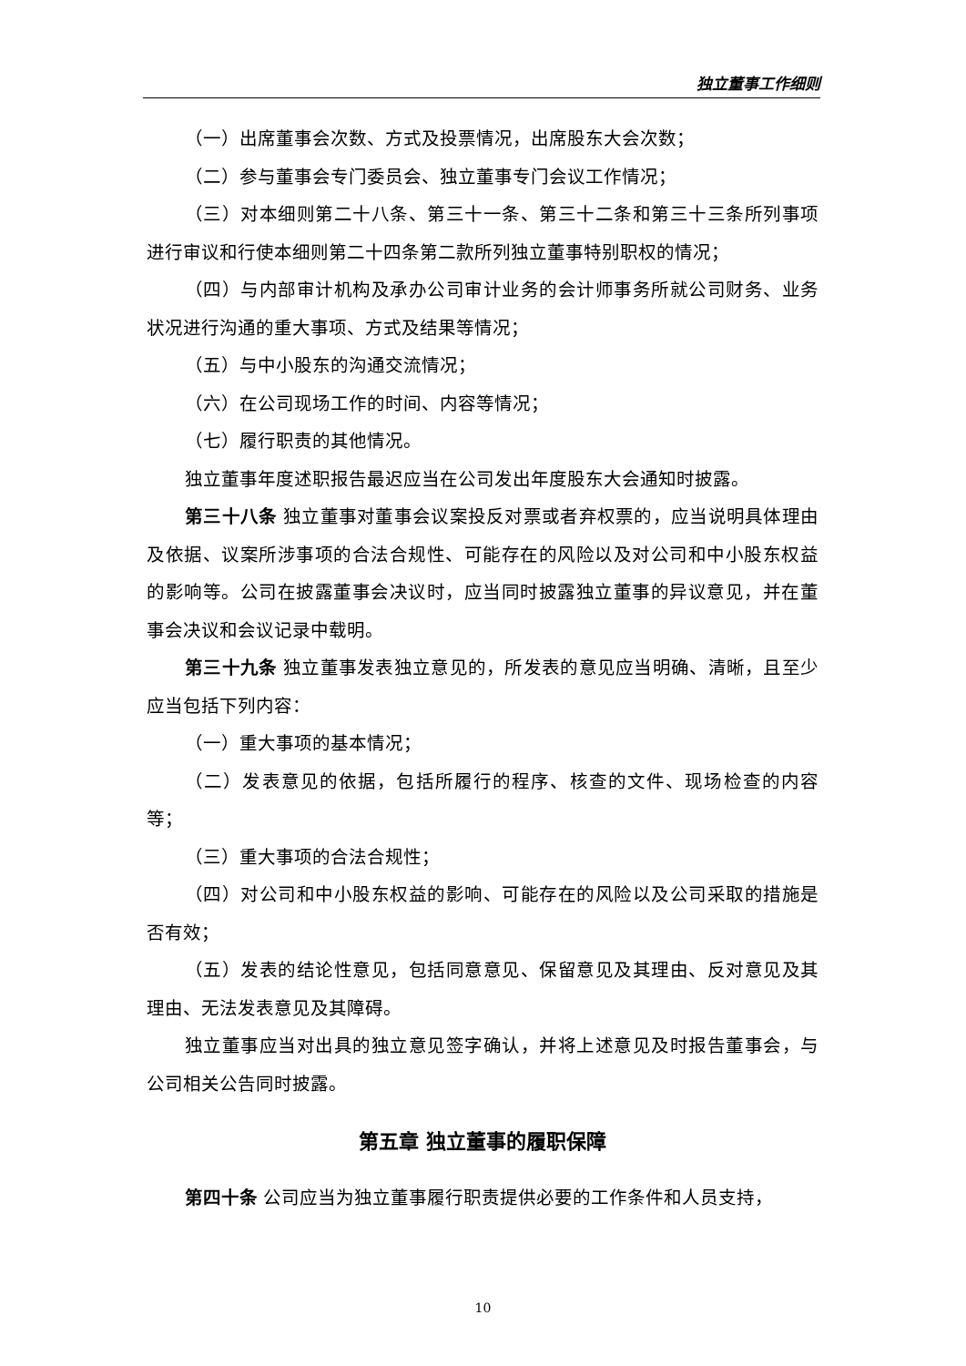独立董事工作细则
（一）出席董事会次数、方式及投票情况，出席股东大会次数；
（二）参与董事会专门委员会、独立董事专门会议工作情况；
（三）对本细则第二十八条、第三十一条、第三十二条和第三十三条所列事项进行审议和行使本细则第二十四条第二款所列独立董事特别职权的情况；
（四）与内部审计机构及承办公司审计业务的会计师事务所就公司财务、业务状况进行沟通的重大事项、方式及结果等情况；
（五）与中小股东的沟通交流情况；
（六）在公司现场工作的时间、内容等情况；
（七）履行职责的其他情况。
独立董事年度述职报告最迟应当在公司发出年度股东大会通知时披露。
第三十八条 独立董事对董事会议案投反对票或者弃权票的，应当说明具体理由及依据、议案所涉事项的合法合规性、可能存在的风险以及对公司和中小股东权益的影响等。公司在披露董事会决议时，应当同时披露独立董事的异议意见，并在董事会决议和会议记录中载明。
第三十九条 独立董事发表独立意见的，所发表的意见应当明确、清晰，且至少应当包括下列内容：
（一）重大事项的基本情况；
（二）发表意见的依据，包括所履行的程序、核查的文件、现场检查的内容等；
（三）重大事项的合法合规性；
（四）对公司和中小股东权益的影响、可能存在的风险以及公司采取的措施是否有效；
（五）发表的结论性意见，包括同意意见、保留意见及其理由、反对意见及其理由、无法发表意见及其障碍。
独立董事应当对出具的独立意见签字确认，并将上述意见及时报告董事会，与公司相关公告同时披露。
第五章 独立董事的履职保障
第四十条 公司应当为独立董事履行职责提供必要的工作条件和人员支持，
10